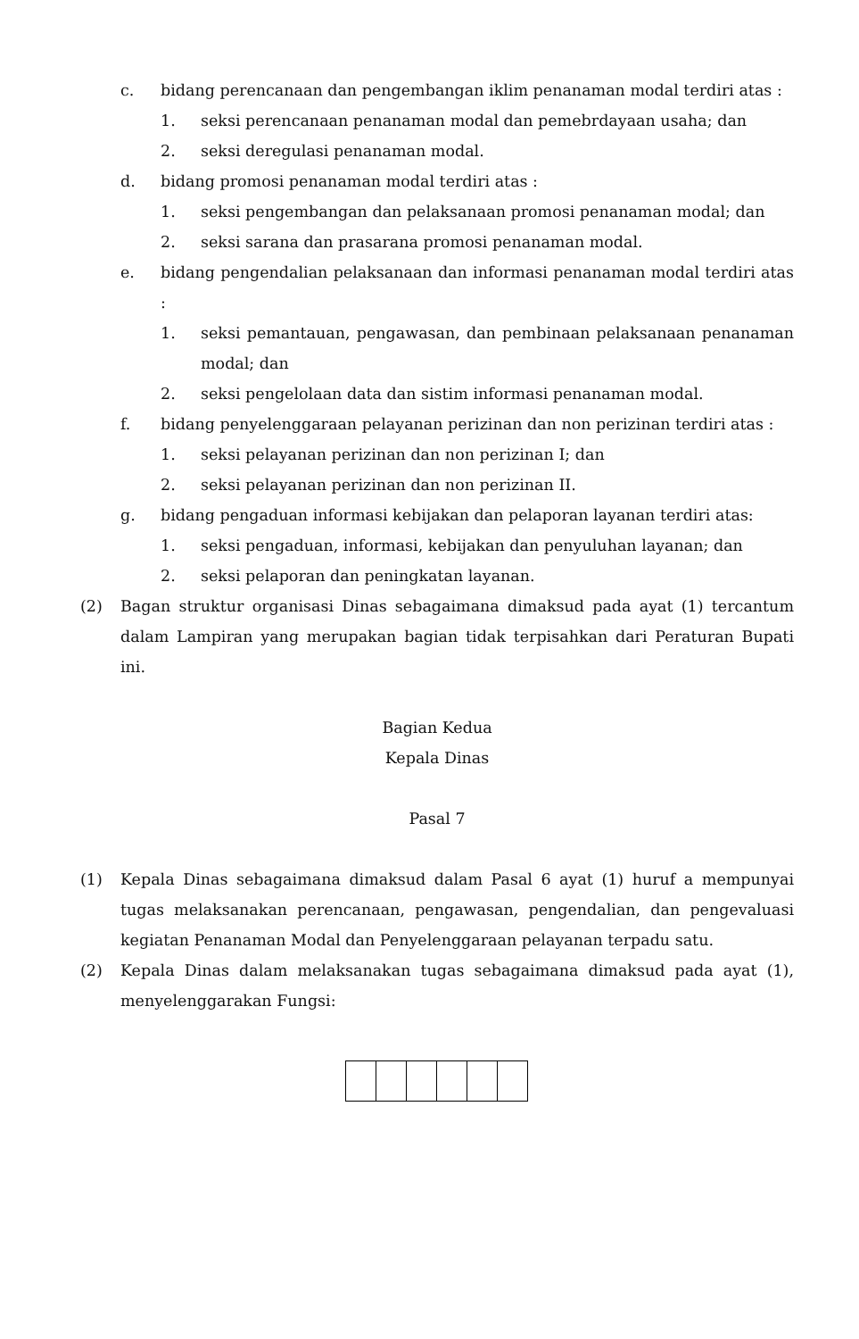c. bidang perencanaan dan pengembangan iklim penanaman modal terdiri atas :
1. seksi perencanaan penanaman modal dan pemebrdayaan usaha; dan
2. seksi deregulasi penanaman modal.
d. bidang promosi penanaman modal terdiri atas :
1. seksi pengembangan dan pelaksanaan promosi penanaman modal; dan
2. seksi sarana dan prasarana promosi penanaman modal.
e. bidang pengendalian pelaksanaan dan informasi penanaman modal terdiri atas :
1. seksi pemantauan, pengawasan, dan pembinaan pelaksanaan penanaman modal; dan
2. seksi pengelolaan data dan sistim informasi penanaman modal.
f. bidang penyelenggaraan pelayanan perizinan dan non perizinan terdiri atas :
1. seksi pelayanan perizinan dan non perizinan I; dan
2. seksi pelayanan perizinan dan non perizinan II.
g. bidang pengaduan informasi kebijakan dan pelaporan layanan terdiri atas:
1. seksi pengaduan, informasi, kebijakan dan penyuluhan layanan; dan
2. seksi pelaporan dan peningkatan layanan.
(2) Bagan struktur organisasi Dinas sebagaimana dimaksud pada ayat (1) tercantum dalam Lampiran yang merupakan bagian tidak terpisahkan dari Peraturan Bupati ini.
Bagian Kedua
Kepala Dinas
Pasal 7
(1) Kepala Dinas sebagaimana dimaksud dalam Pasal 6 ayat (1) huruf a mempunyai tugas melaksanakan perencanaan, pengawasan, pengendalian, dan pengevaluasi kegiatan Penanaman Modal dan Penyelenggaraan pelayanan terpadu satu.
(2) Kepala Dinas dalam melaksanakan tugas sebagaimana dimaksud pada ayat (1), menyelenggarakan Fungsi: